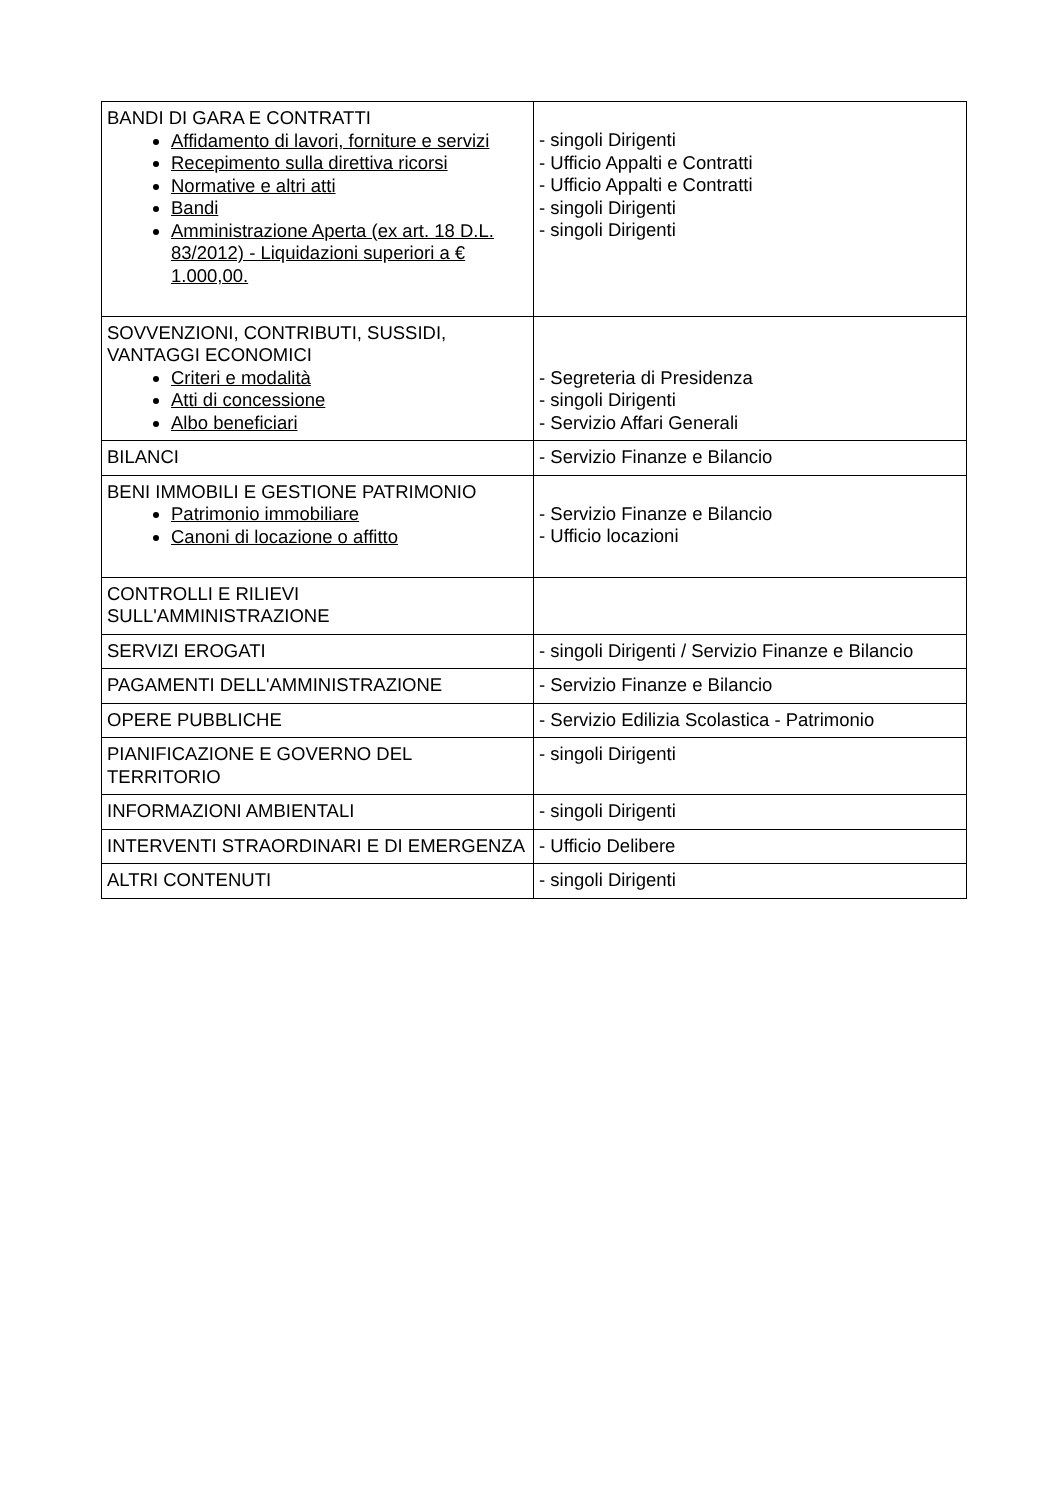| BANDI DI GARA E CONTRATTI Affidamento di lavori, forniture e servizi Recepimento sulla direttiva ricorsi Normative e altri atti Bandi Amministrazione Aperta (ex art. 18 D.L. 83/2012) - Liquidazioni superiori a € 1.000,00. | - singoli Dirigenti - Ufficio Appalti e Contratti - Ufficio Appalti e Contratti - singoli Dirigenti - singoli Dirigenti |
| SOVVENZIONI, CONTRIBUTI, SUSSIDI, VANTAGGI ECONOMICI Criteri e modalità Atti di concessione Albo beneficiari | - Segreteria di Presidenza - singoli Dirigenti - Servizio Affari Generali |
| BILANCI | - Servizio Finanze e Bilancio |
| BENI IMMOBILI E GESTIONE PATRIMONIO Patrimonio immobiliare Canoni di locazione o affitto | - Servizio Finanze e Bilancio - Ufficio locazioni |
| CONTROLLI E RILIEVI SULL'AMMINISTRAZIONE | |
| SERVIZI EROGATI | - singoli Dirigenti / Servizio Finanze e Bilancio |
| PAGAMENTI DELL'AMMINISTRAZIONE | - Servizio Finanze e Bilancio |
| OPERE PUBBLICHE | - Servizio Edilizia Scolastica - Patrimonio |
| PIANIFICAZIONE E GOVERNO DEL TERRITORIO | - singoli Dirigenti |
| INFORMAZIONI AMBIENTALI | - singoli Dirigenti |
| INTERVENTI STRAORDINARI E DI EMERGENZA | - Ufficio Delibere |
| ALTRI CONTENUTI | - singoli Dirigenti |